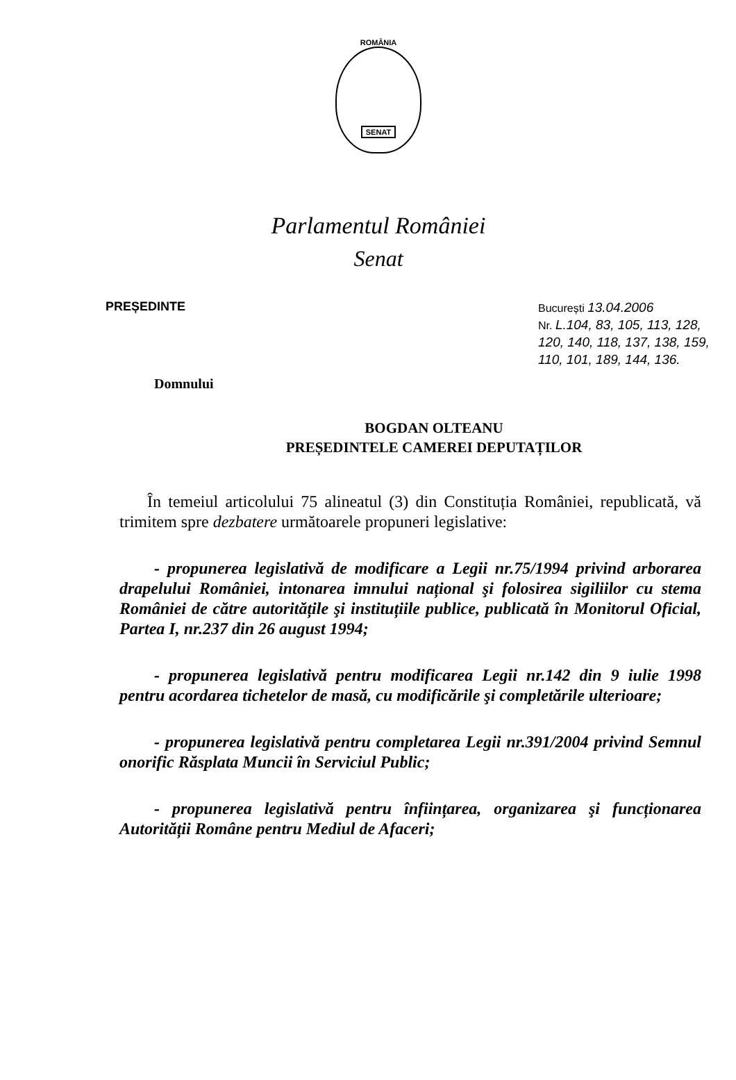ROMÂNIA
SENAT
Parlamentul României
Senat
PREȘEDINTE
București 13.04.2006
Nr. L.104, 83, 105, 113, 128, 120, 140, 118, 137, 138, 159, 110, 101, 189, 144, 136.
Domnului
BOGDAN OLTEANU
PREȘEDINTELE CAMEREI DEPUTAȚILOR
În temeiul articolului 75 alineatul (3) din Constituția României, republicată, vă trimitem spre dezbatere următoarele propuneri legislative:
- propunerea legislativă de modificare a Legii nr.75/1994 privind arborarea drapelului României, intonarea imnului național şi folosirea sigiliilor cu stema României de către autoritățile şi instituțiile publice, publicată în Monitorul Oficial, Partea I, nr.237 din 26 august 1994;
- propunerea legislativă pentru modificarea Legii nr.142 din 9 iulie 1998 pentru acordarea tichetelor de masă, cu modificările şi completările ulterioare;
- propunerea legislativă pentru completarea Legii nr.391/2004 privind Semnul onorific Răsplata Muncii în Serviciul Public;
- propunerea legislativă pentru înființarea, organizarea şi funcționarea Autorității Române pentru Mediul de Afaceri;